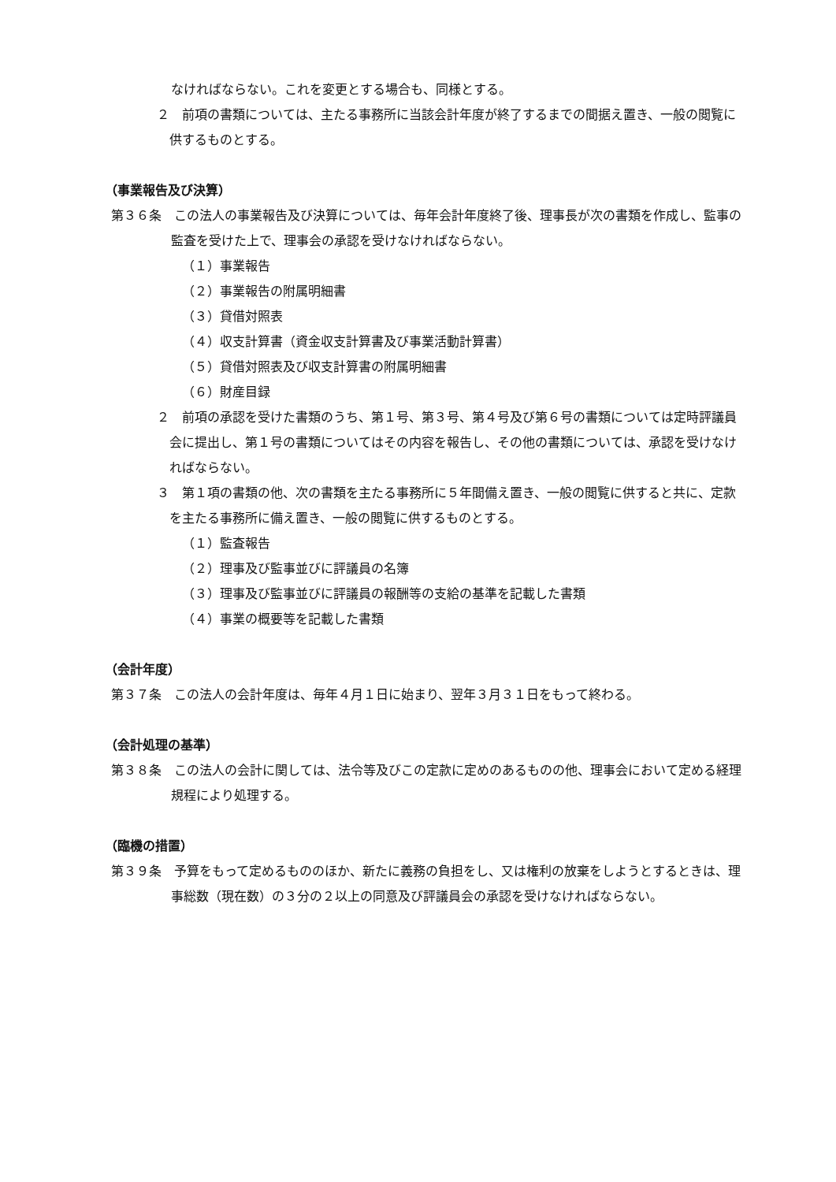なければならない。これを変更とする場合も、同様とする。
２　前項の書類については、主たる事務所に当該会計年度が終了するまでの間据え置き、一般の閲覧に供するものとする。
（事業報告及び決算）
第３６条　この法人の事業報告及び決算については、毎年会計年度終了後、理事長が次の書類を作成し、監事の監査を受けた上で、理事会の承認を受けなければならない。
（１）事業報告
（２）事業報告の附属明細書
（３）貸借対照表
（４）収支計算書（資金収支計算書及び事業活動計算書）
（５）貸借対照表及び収支計算書の附属明細書
（６）財産目録
２　前項の承認を受けた書類のうち、第１号、第３号、第４号及び第６号の書類については定時評議員会に提出し、第１号の書類についてはその内容を報告し、その他の書類については、承認を受けなければならない。
３　第１項の書類の他、次の書類を主たる事務所に５年間備え置き、一般の閲覧に供すると共に、定款を主たる事務所に備え置き、一般の閲覧に供するものとする。
（１）監査報告
（２）理事及び監事並びに評議員の名簿
（３）理事及び監事並びに評議員の報酬等の支給の基準を記載した書類
（４）事業の概要等を記載した書類
（会計年度）
第３７条　この法人の会計年度は、毎年４月１日に始まり、翌年３月３１日をもって終わる。
（会計処理の基準）
第３８条　この法人の会計に関しては、法令等及びこの定款に定めのあるものの他、理事会において定める経理規程により処理する。
（臨機の措置）
第３９条　予算をもって定めるもののほか、新たに義務の負担をし、又は権利の放棄をしようとするときは、理事総数（現在数）の３分の２以上の同意及び評議員会の承認を受けなければならない。